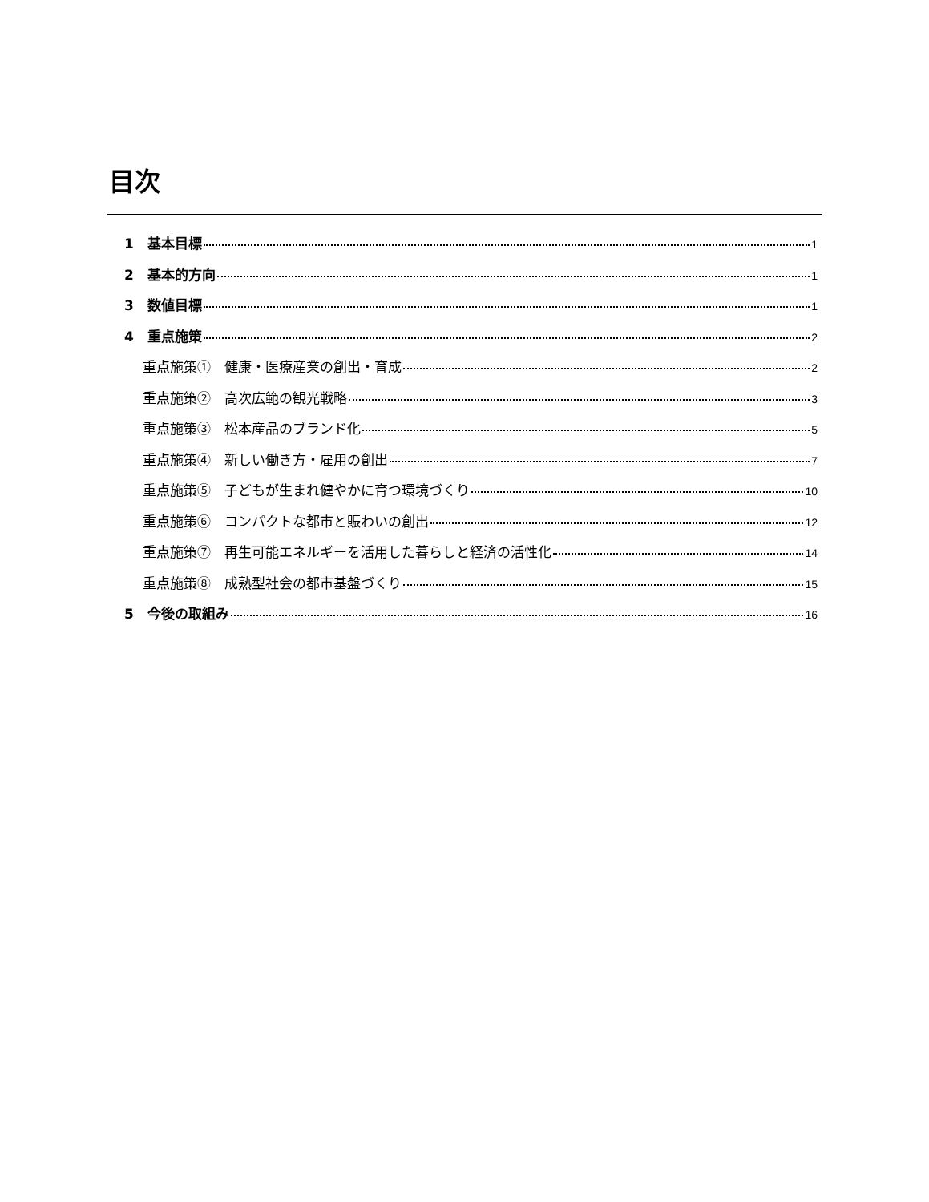目次
1　基本目標 1
2　基本的方向 1
3　数値目標 1
4　重点施策 2
重点施策①　健康・医療産業の創出・育成 2
重点施策②　高次広範の観光戦略 3
重点施策③　松本産品のブランド化 5
重点施策④　新しい働き方・雇用の創出 7
重点施策⑤　子どもが生まれ健やかに育つ環境づくり 10
重点施策⑥　コンパクトな都市と賑わいの創出 12
重点施策⑦　再生可能エネルギーを活用した暮らしと経済の活性化 14
重点施策⑧　成熟型社会の都市基盤づくり 15
5　今後の取組み 16